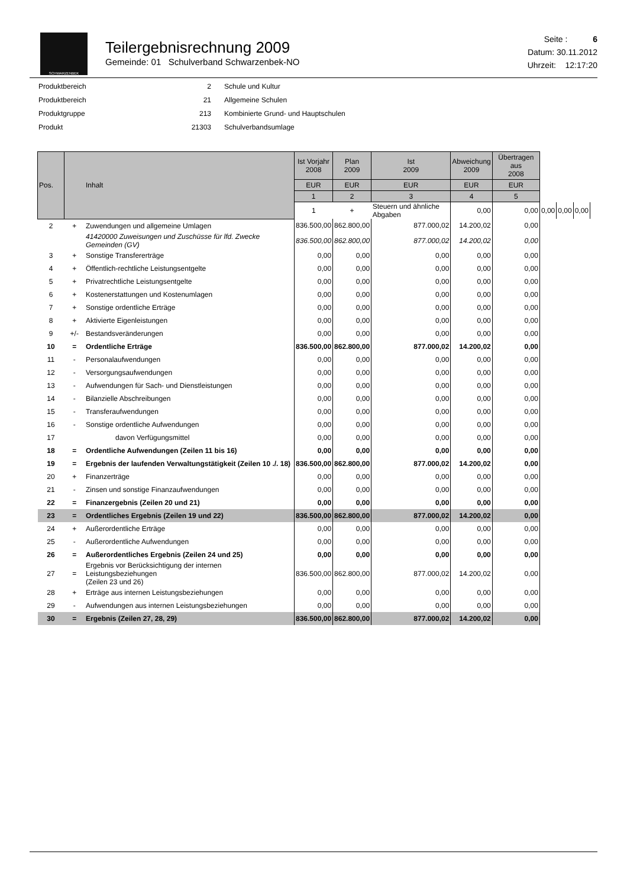SCHWARZENBEK
Teilergebnisrechnung 2009
Gemeinde: 01 Schulverband Schwarzenbek-NO
Seite : 6
Datum: 30.11.2012
Uhrzeit: 12:17:20
| Produktbereich | 2 | Schule und Kultur |
| Produktbereich | 21 | Allgemeine Schulen |
| Produktgruppe | 213 | Kombinierte Grund- und Hauptschulen |
| Produkt | 21303 | Schulverbandsumlage |
| Pos. | | Inhalt | Ist Vorjahr 2008 | Plan 2009 | Ist 2009 | Abweichung 2009 | Übertragen aus 2008 | | | |
| --- | --- | --- | --- | --- | --- | --- | --- | --- | --- | --- |
| | | | EUR | EUR | EUR | EUR | EUR | | | |
| | | | 1 | 2 | 3 | 4 | 5 | | | |
| | | | 1 | + | Steuern und ähnliche Abgaben | 0,00 | 0,00 | 0,00 | 0,00 | 0,00 |
| 2 | + | Zuwendungen und allgemeine Umlagen | 836.500,00 | 862.800,00 | 877.000,02 | 14.200,02 | 0,00 | | | |
| | | 41420000 Zuweisungen und Zuschüsse für lfd. Zwecke Gemeinden (GV) | 836.500,00 | 862.800,00 | 877.000,02 | 14.200,02 | 0,00 | | | |
| 3 | + | Sonstige Transfererträge | 0,00 | 0,00 | 0,00 | 0,00 | 0,00 | | | |
| 4 | + | Öffentlich-rechtliche Leistungsentgelte | 0,00 | 0,00 | 0,00 | 0,00 | 0,00 | | | |
| 5 | + | Privatrechtliche Leistungsentgelte | 0,00 | 0,00 | 0,00 | 0,00 | 0,00 | | | |
| 6 | + | Kostenerstattungen und Kostenumlagen | 0,00 | 0,00 | 0,00 | 0,00 | 0,00 | | | |
| 7 | + | Sonstige ordentliche Erträge | 0,00 | 0,00 | 0,00 | 0,00 | 0,00 | | | |
| 8 | + | Aktivierte Eigenleistungen | 0,00 | 0,00 | 0,00 | 0,00 | 0,00 | | | |
| 9 | +/- | Bestandsveränderungen | 0,00 | 0,00 | 0,00 | 0,00 | 0,00 | | | |
| 10 | = | Ordentliche Erträge | 836.500,00 | 862.800,00 | 877.000,02 | 14.200,02 | 0,00 | | | |
| 11 | - | Personalaufwendungen | 0,00 | 0,00 | 0,00 | 0,00 | 0,00 | | | |
| 12 | - | Versorgungsaufwendungen | 0,00 | 0,00 | 0,00 | 0,00 | 0,00 | | | |
| 13 | - | Aufwendungen für Sach- und Dienstleistungen | 0,00 | 0,00 | 0,00 | 0,00 | 0,00 | | | |
| 14 | - | Bilanzielle Abschreibungen | 0,00 | 0,00 | 0,00 | 0,00 | 0,00 | | | |
| 15 | - | Transferaufwendungen | 0,00 | 0,00 | 0,00 | 0,00 | 0,00 | | | |
| 16 | - | Sonstige ordentliche Aufwendungen | 0,00 | 0,00 | 0,00 | 0,00 | 0,00 | | | |
| 17 | | davon Verfügungsmittel | 0,00 | 0,00 | 0,00 | 0,00 | 0,00 | | | |
| 18 | = | Ordentliche Aufwendungen (Zeilen 11 bis 16) | 0,00 | 0,00 | 0,00 | 0,00 | 0,00 | | | |
| 19 | = | Ergebnis der laufenden Verwaltungstätigkeit (Zeilen 10 ./. 18) | 836.500,00 | 862.800,00 | 877.000,02 | 14.200,02 | 0,00 | | | |
| 20 | + | Finanzerträge | 0,00 | 0,00 | 0,00 | 0,00 | 0,00 | | | |
| 21 | - | Zinsen und sonstige Finanzaufwendungen | 0,00 | 0,00 | 0,00 | 0,00 | 0,00 | | | |
| 22 | = | Finanzergebnis (Zeilen 20 und 21) | 0,00 | 0,00 | 0,00 | 0,00 | 0,00 | | | |
| 23 | = | Ordentliches Ergebnis (Zeilen 19 und 22) | 836.500,00 | 862.800,00 | 877.000,02 | 14.200,02 | 0,00 | | | |
| 24 | + | Außerordentliche Erträge | 0,00 | 0,00 | 0,00 | 0,00 | 0,00 | | | |
| 25 | - | Außerordentliche Aufwendungen | 0,00 | 0,00 | 0,00 | 0,00 | 0,00 | | | |
| 26 | = | Außerordentliches Ergebnis (Zeilen 24 und 25) | 0,00 | 0,00 | 0,00 | 0,00 | 0,00 | | | |
| 27 | = | Ergebnis vor Berücksichtigung der internen Leistungsbeziehungen (Zeilen 23 und 26) | 836.500,00 | 862.800,00 | 877.000,02 | 14.200,02 | 0,00 | | | |
| 28 | + | Erträge aus internen Leistungsbeziehungen | 0,00 | 0,00 | 0,00 | 0,00 | 0,00 | | | |
| 29 | - | Aufwendungen aus internen Leistungsbeziehungen | 0,00 | 0,00 | 0,00 | 0,00 | 0,00 | | | |
| 30 | = | Ergebnis (Zeilen 27, 28, 29) | 836.500,00 | 862.800,00 | 877.000,02 | 14.200,02 | 0,00 | | | |